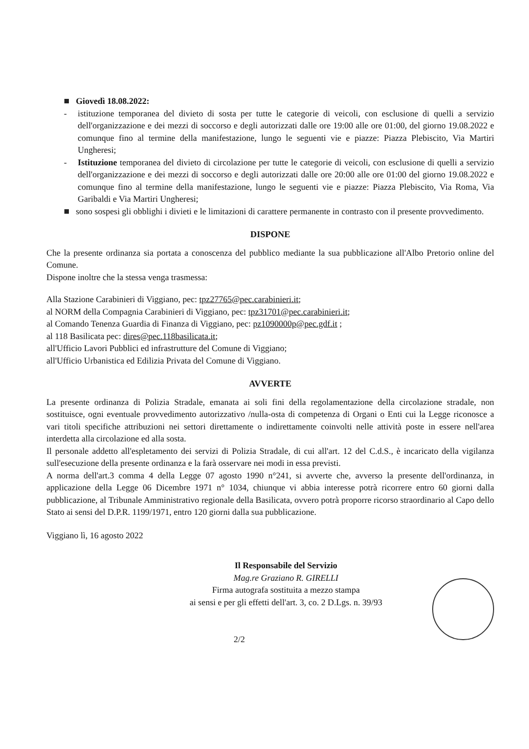Giovedì 18.08.2022:
- istituzione temporanea del divieto di sosta per tutte le categorie di veicoli, con esclusione di quelli a servizio dell'organizzazione e dei mezzi di soccorso e degli autorizzati dalle ore 19:00 alle ore 01:00, del giorno 19.08.2022 e comunque fino al termine della manifestazione, lungo le seguenti vie e piazze: Piazza Plebiscito, Via Martiri Ungheresi;
- Istituzione temporanea del divieto di circolazione per tutte le categorie di veicoli, con esclusione di quelli a servizio dell'organizzazione e dei mezzi di soccorso e degli autorizzati dalle ore 20:00 alle ore 01:00 del giorno 19.08.2022 e comunque fino al termine della manifestazione, lungo le seguenti vie e piazze: Piazza Plebiscito, Via Roma, Via Garibaldi e Via Martiri Ungheresi;
sono sospesi gli obblighi i divieti e le limitazioni di carattere permanente in contrasto con il presente provvedimento.
DISPONE
Che la presente ordinanza sia portata a conoscenza del pubblico mediante la sua pubblicazione all'Albo Pretorio online del Comune.
Dispone inoltre che la stessa venga trasmessa:
Alla Stazione Carabinieri di Viggiano, pec: tpz27765@pec.carabinieri.it;
al NORM della Compagnia Carabinieri di Viggiano, pec: tpz31701@pec.carabinieri.it;
al Comando Tenenza Guardia di Finanza di Viggiano, pec: pz1090000p@pec.gdf.it ;
al 118 Basilicata pec: dires@pec.118basilicata.it;
all'Ufficio Lavori Pubblici ed infrastrutture del Comune di Viggiano;
all'Ufficio Urbanistica ed Edilizia Privata del Comune di Viggiano.
AVVERTE
La presente ordinanza di Polizia Stradale, emanata ai soli fini della regolamentazione della circolazione stradale, non sostituisce, ogni eventuale provvedimento autorizzativo /nulla-osta di competenza di Organi o Enti cui la Legge riconosce a vari titoli specifiche attribuzioni nei settori direttamente o indirettamente coinvolti nelle attività poste in essere nell'area interdetta alla circolazione ed alla sosta.
Il personale addetto all'espletamento dei servizi di Polizia Stradale, di cui all'art. 12 del C.d.S., è incaricato della vigilanza sull'esecuzione della presente ordinanza e la farà osservare nei modi in essa previsti.
A norma dell'art.3 comma 4 della Legge 07 agosto 1990 n°241, si avverte che, avverso la presente dell'ordinanza, in applicazione della Legge 06 Dicembre 1971 n° 1034, chiunque vi abbia interesse potrà ricorrere entro 60 giorni dalla pubblicazione, al Tribunale Amministrativo regionale della Basilicata, ovvero potrà proporre ricorso straordinario al Capo dello Stato ai sensi del D.P.R. 1199/1971, entro 120 giorni dalla sua pubblicazione.
Viggiano lì, 16 agosto 2022
Il Responsabile del Servizio
Mag.re Graziano R. GIRELLI
Firma autografa sostituita a mezzo stampa
ai sensi e per gli effetti dell'art. 3, co. 2 D.Lgs. n. 39/93
2/2